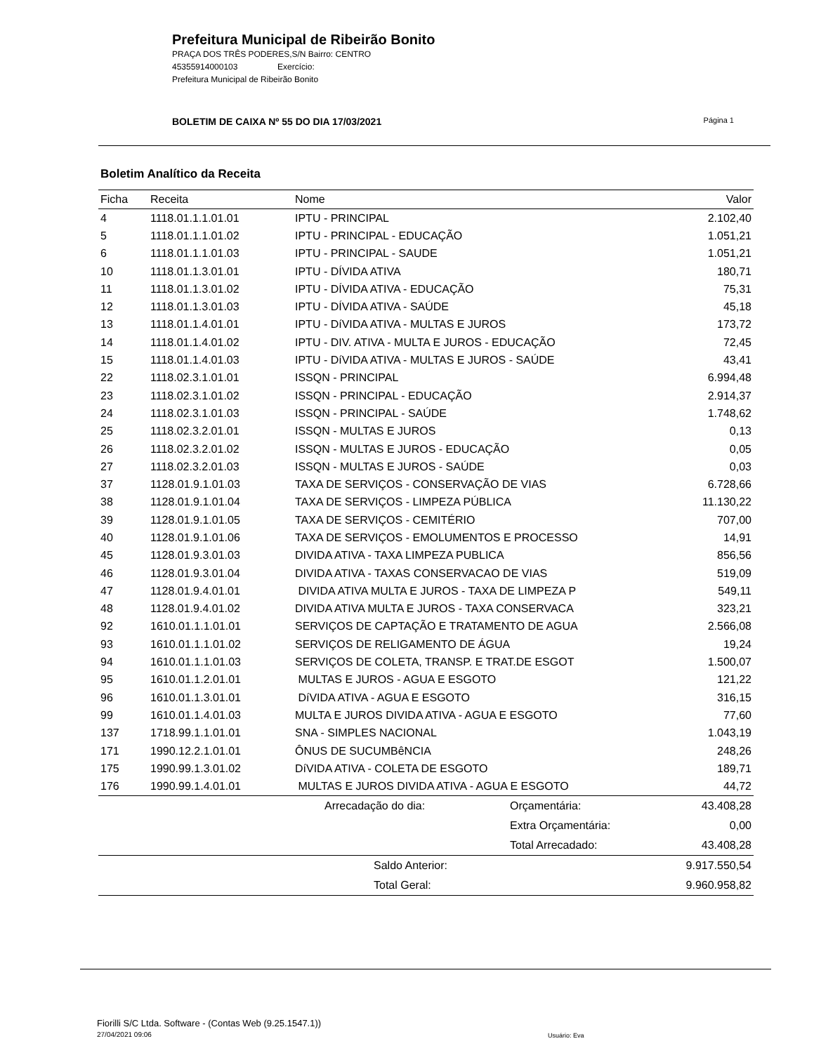Prefeitura Municipal de Ribeirão Bonito
PRAÇA DOS TRÊS PODERES,S/N Bairro: CENTRO
45355914000103 Exercício:
Prefeitura Municipal de Ribeirão Bonito
BOLETIM DE CAIXA Nº 55 DO DIA 17/03/2021 Página 1
Boletim Analítico da Receita
| Ficha | Receita | Nome | | Valor |
| --- | --- | --- | --- | --- |
| 4 | 1118.01.1.1.01.01 | IPTU - PRINCIPAL | | 2.102,40 |
| 5 | 1118.01.1.1.01.02 | IPTU - PRINCIPAL - EDUCAÇÃO | | 1.051,21 |
| 6 | 1118.01.1.1.01.03 | IPTU - PRINCIPAL - SAUDE | | 1.051,21 |
| 10 | 1118.01.1.3.01.01 | IPTU - DÍVIDA ATIVA | | 180,71 |
| 11 | 1118.01.1.3.01.02 | IPTU - DÍVIDA ATIVA - EDUCAÇÃO | | 75,31 |
| 12 | 1118.01.1.3.01.03 | IPTU - DÍVIDA ATIVA - SAÚDE | | 45,18 |
| 13 | 1118.01.1.4.01.01 | IPTU - DíVIDA ATIVA - MULTAS E JUROS | | 173,72 |
| 14 | 1118.01.1.4.01.02 | IPTU - DIV. ATIVA - MULTA E JUROS - EDUCAÇÃO | | 72,45 |
| 15 | 1118.01.1.4.01.03 | IPTU - DíVIDA ATIVA - MULTAS E JUROS - SAÚDE | | 43,41 |
| 22 | 1118.02.3.1.01.01 | ISSQN - PRINCIPAL | | 6.994,48 |
| 23 | 1118.02.3.1.01.02 | ISSQN - PRINCIPAL - EDUCAÇÃO | | 2.914,37 |
| 24 | 1118.02.3.1.01.03 | ISSQN - PRINCIPAL - SAÚDE | | 1.748,62 |
| 25 | 1118.02.3.2.01.01 | ISSQN - MULTAS E JUROS | | 0,13 |
| 26 | 1118.02.3.2.01.02 | ISSQN - MULTAS E JUROS - EDUCAÇÃO | | 0,05 |
| 27 | 1118.02.3.2.01.03 | ISSQN - MULTAS E JUROS - SAÚDE | | 0,03 |
| 37 | 1128.01.9.1.01.03 | TAXA DE SERVIÇOS - CONSERVAÇÃO DE VIAS | | 6.728,66 |
| 38 | 1128.01.9.1.01.04 | TAXA DE SERVIÇOS - LIMPEZA PÚBLICA | | 11.130,22 |
| 39 | 1128.01.9.1.01.05 | TAXA DE SERVIÇOS - CEMITÉRIO | | 707,00 |
| 40 | 1128.01.9.1.01.06 | TAXA DE SERVIÇOS - EMOLUMENTOS E PROCESSO | | 14,91 |
| 45 | 1128.01.9.3.01.03 | DIVIDA ATIVA - TAXA LIMPEZA PUBLICA | | 856,56 |
| 46 | 1128.01.9.3.01.04 | DIVIDA ATIVA - TAXAS CONSERVACAO DE VIAS | | 519,09 |
| 47 | 1128.01.9.4.01.01 | DIVIDA ATIVA MULTA E JUROS - TAXA DE LIMPEZA P | | 549,11 |
| 48 | 1128.01.9.4.01.02 | DIVIDA ATIVA MULTA E JUROS - TAXA CONSERVACA | | 323,21 |
| 92 | 1610.01.1.1.01.01 | SERVIÇOS DE CAPTAÇÃO E TRATAMENTO DE AGUA | | 2.566,08 |
| 93 | 1610.01.1.1.01.02 | SERVIÇOS DE RELIGAMENTO DE ÁGUA | | 19,24 |
| 94 | 1610.01.1.1.01.03 | SERVIÇOS DE COLETA, TRANSP. E TRAT.DE ESGOT | | 1.500,07 |
| 95 | 1610.01.1.2.01.01 | MULTAS E JUROS - AGUA E ESGOTO | | 121,22 |
| 96 | 1610.01.1.3.01.01 | DíVIDA ATIVA - AGUA E ESGOTO | | 316,15 |
| 99 | 1610.01.1.4.01.03 | MULTA E JUROS DIVIDA ATIVA - AGUA E ESGOTO | | 77,60 |
| 137 | 1718.99.1.1.01.01 | SNA - SIMPLES NACIONAL | | 1.043,19 |
| 171 | 1990.12.2.1.01.01 | ÔNUS DE SUCUMBêNCIA | | 248,26 |
| 175 | 1990.99.1.3.01.02 | DíVIDA ATIVA - COLETA DE ESGOTO | | 189,71 |
| 176 | 1990.99.1.4.01.01 | MULTAS E JUROS DIVIDA ATIVA - AGUA E ESGOTO | | 44,72 |
| | | Arrecadação do dia: | Orçamentária: | 43.408,28 |
| | | | Extra Orçamentária: | 0,00 |
| | | | Total Arrecadado: | 43.408,28 |
| | | Saldo Anterior: | | 9.917.550,54 |
| | | Total Geral: | | 9.960.958,82 |
Fiorilli S/C Ltda. Software - (Contas Web (9.25.1547.1))
27/04/2021 09:06
Usuário: Eva